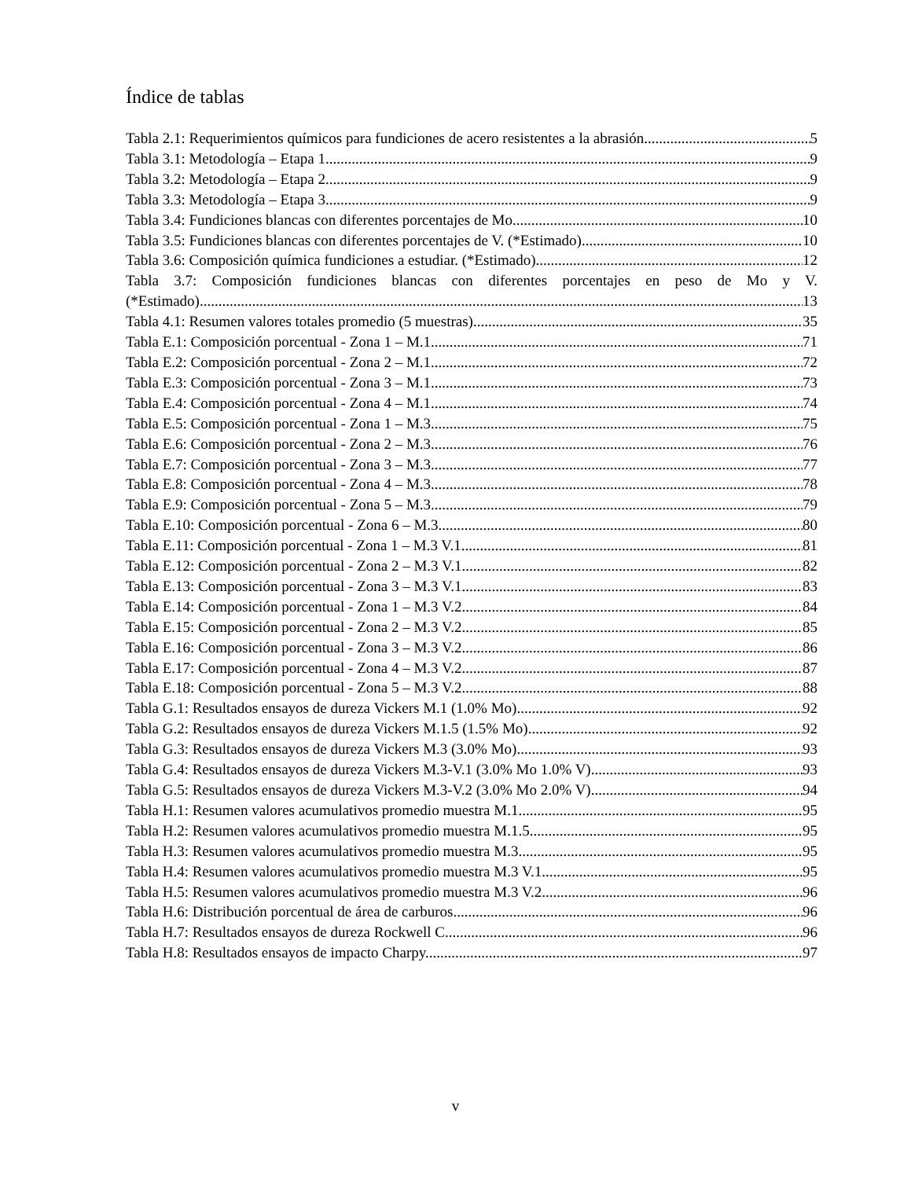Índice de tablas
Tabla 2.1: Requerimientos químicos para fundiciones de acero resistentes a la abrasión 5
Tabla 3.1: Metodología – Etapa 1. 9
Tabla 3.2: Metodología – Etapa 2. 9
Tabla 3.3: Metodología – Etapa 3. 9
Tabla 3.4: Fundiciones blancas con diferentes porcentajes de Mo. 10
Tabla 3.5: Fundiciones blancas con diferentes porcentajes de V. (*Estimado) 10
Tabla 3.6: Composición química fundiciones a estudiar. (*Estimado) 12
Tabla 3.7: Composición fundiciones blancas con diferentes porcentajes en peso de Mo y V.
(*Estimado) 13
Tabla 4.1: Resumen valores totales promedio (5 muestras). 35
Tabla E.1: Composición porcentual - Zona 1 – M.1 71
Tabla E.2: Composición porcentual - Zona 2 – M.1 72
Tabla E.3: Composición porcentual - Zona 3 – M.1 73
Tabla E.4: Composición porcentual - Zona 4 – M.1 74
Tabla E.5: Composición porcentual - Zona 1 – M.3 75
Tabla E.6: Composición porcentual - Zona 2 – M.3 76
Tabla E.7: Composición porcentual - Zona 3 – M.3 77
Tabla E.8: Composición porcentual - Zona 4 – M.3 78
Tabla E.9: Composición porcentual - Zona 5 – M.3 79
Tabla E.10: Composición porcentual - Zona 6 – M.3 80
Tabla E.11: Composición porcentual - Zona 1 – M.3 V.1 81
Tabla E.12: Composición porcentual - Zona 2 – M.3 V.1 82
Tabla E.13: Composición porcentual - Zona 3 – M.3 V.1 83
Tabla E.14: Composición porcentual - Zona 1 – M.3 V.2 84
Tabla E.15: Composición porcentual - Zona 2 – M.3 V.2 85
Tabla E.16: Composición porcentual - Zona 3 – M.3 V.2 86
Tabla E.17: Composición porcentual - Zona 4 – M.3 V.2 87
Tabla E.18: Composición porcentual - Zona 5 – M.3 V.2 88
Tabla G.1: Resultados ensayos de dureza Vickers M.1 (1.0% Mo). 92
Tabla G.2: Resultados ensayos de dureza Vickers M.1.5 (1.5% Mo). 92
Tabla G.3: Resultados ensayos de dureza Vickers M.3 (3.0% Mo). 93
Tabla G.4: Resultados ensayos de dureza Vickers M.3-V.1 (3.0% Mo 1.0% V). 93
Tabla G.5: Resultados ensayos de dureza Vickers M.3-V.2 (3.0% Mo 2.0% V). 94
Tabla H.1: Resumen valores acumulativos promedio muestra M.1. 95
Tabla H.2: Resumen valores acumulativos promedio muestra M.1.5. 95
Tabla H.3: Resumen valores acumulativos promedio muestra M.3. 95
Tabla H.4: Resumen valores acumulativos promedio muestra M.3 V.1. 95
Tabla H.5: Resumen valores acumulativos promedio muestra M.3 V.2. 96
Tabla H.6: Distribución porcentual de área de carburos. 96
Tabla H.7: Resultados ensayos de dureza Rockwell C. 96
Tabla H.8: Resultados ensayos de impacto Charpy. 97
v